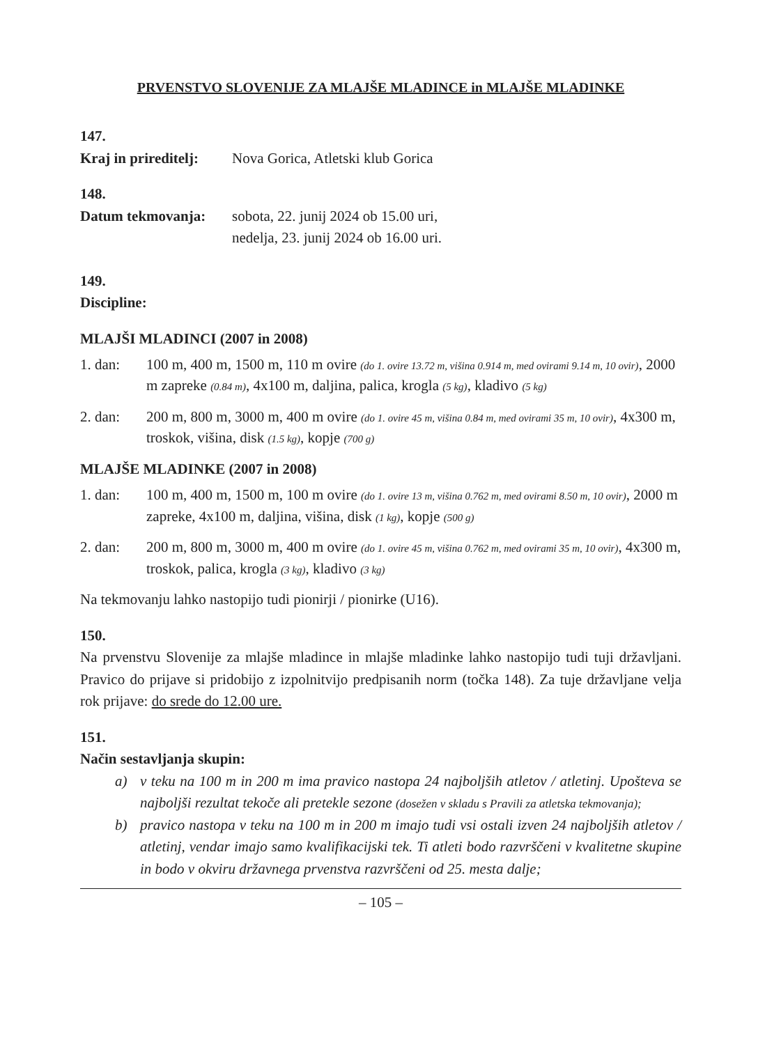PRVENSTVO SLOVENIJE ZA MLAJŠE MLADINCE in MLAJŠE MLADINKE
147.
Kraj in prireditelj: Nova Gorica, Atletski klub Gorica
148.
Datum tekmovanja: sobota, 22. junij 2024 ob 15.00 uri,
nedelja, 23. junij 2024 ob 16.00 uri.
149.
Discipline:
MLAJŠI MLADINCI (2007 in 2008)
1. dan: 100 m, 400 m, 1500 m, 110 m ovire (do 1. ovire 13.72 m, višina 0.914 m, med ovirami 9.14 m, 10 ovir), 2000 m zapreke (0.84 m), 4x100 m, daljina, palica, krogla (5 kg), kladivo (5 kg)
2. dan: 200 m, 800 m, 3000 m, 400 m ovire (do 1. ovire 45 m, višina 0.84 m, med ovirami 35 m, 10 ovir), 4x300 m, troskok, višina, disk (1.5 kg), kopje (700 g)
MLAJŠE MLADINKE (2007 in 2008)
1. dan: 100 m, 400 m, 1500 m, 100 m ovire (do 1. ovire 13 m, višina 0.762 m, med ovirami 8.50 m, 10 ovir), 2000 m zapreke, 4x100 m, daljina, višina, disk (1 kg), kopje (500 g)
2. dan: 200 m, 800 m, 3000 m, 400 m ovire (do 1. ovire 45 m, višina 0.762 m, med ovirami 35 m, 10 ovir), 4x300 m, troskok, palica, krogla (3 kg), kladivo (3 kg)
Na tekmovanju lahko nastopijo tudi pionirji / pionirke (U16).
150.
Na prvenstvu Slovenije za mlajše mladince in mlajše mladinke lahko nastopijo tudi tuji državljani. Pravico do prijave si pridobijo z izpolnitvijo predpisanih norm (točka 148). Za tuje državljane velja rok prijave: do srede do 12.00 ure.
151.
Način sestavljanja skupin:
a) v teku na 100 m in 200 m ima pravico nastopa 24 najboljših atletov / atletinj. Upošteva se najboljši rezultat tekoče ali pretekle sezone (dosežen v skladu s Pravili za atletska tekmovanja);
b) pravico nastopa v teku na 100 m in 200 m imajo tudi vsi ostali izven 24 najboljših atletov / atletinj, vendar imajo samo kvalifikacijski tek. Ti atleti bodo razvrščeni v kvalitetne skupine in bodo v okviru državnega prvenstva razvrščeni od 25. mesta dalje;
– 105 –